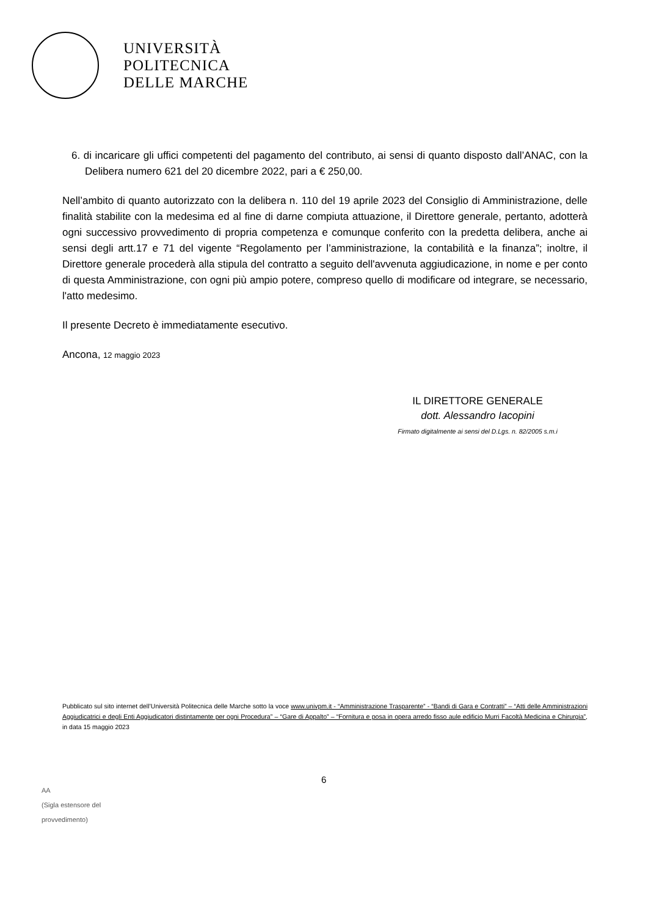UNIVERSITÀ
POLITECNICA
DELLE MARCHE
6. di incaricare gli uffici competenti del pagamento del contributo, ai sensi di quanto disposto dall’ANAC, con la Delibera numero 621 del 20 dicembre 2022, pari a € 250,00.
Nell’ambito di quanto autorizzato con la delibera n. 110 del 19 aprile 2023 del Consiglio di Amministrazione, delle finalità stabilite con la medesima ed al fine di darne compiuta attuazione, il Direttore generale, pertanto, adotterà ogni successivo provvedimento di propria competenza e comunque conferito con la predetta delibera, anche ai sensi degli artt.17 e 71 del vigente “Regolamento per l’amministrazione, la contabilità e la finanza”; inoltre, il Direttore generale procederà alla stipula del contratto a seguito dell'avvenuta aggiudicazione, in nome e per conto di questa Amministrazione, con ogni più ampio potere, compreso quello di modificare od integrare, se necessario, l'atto medesimo.
Il presente Decreto è immediatamente esecutivo.
Ancona, 12 maggio 2023
IL DIRETTORE GENERALE
dott. Alessandro Iacopini
Firmato digitalmente ai sensi del D.Lgs. n. 82/2005 s.m.i
Pubblicato sul sito internet dell’Università Politecnica delle Marche sotto la voce www.univpm.it - “Amministrazione Trasparente” - “Bandi di Gara e Contratti” – “Atti delle Amministrazioni Aggiudicatrici e degli Enti Aggiudicatori distintamente per ogni Procedura” – “Gare di Appalto” – “Fornitura e posa in opera arredo fisso aule edificio Murri Facoltà Medicina e Chirurgia”, in data 15 maggio 2023
6
AA
(Sigla estensore del
provvedimento)